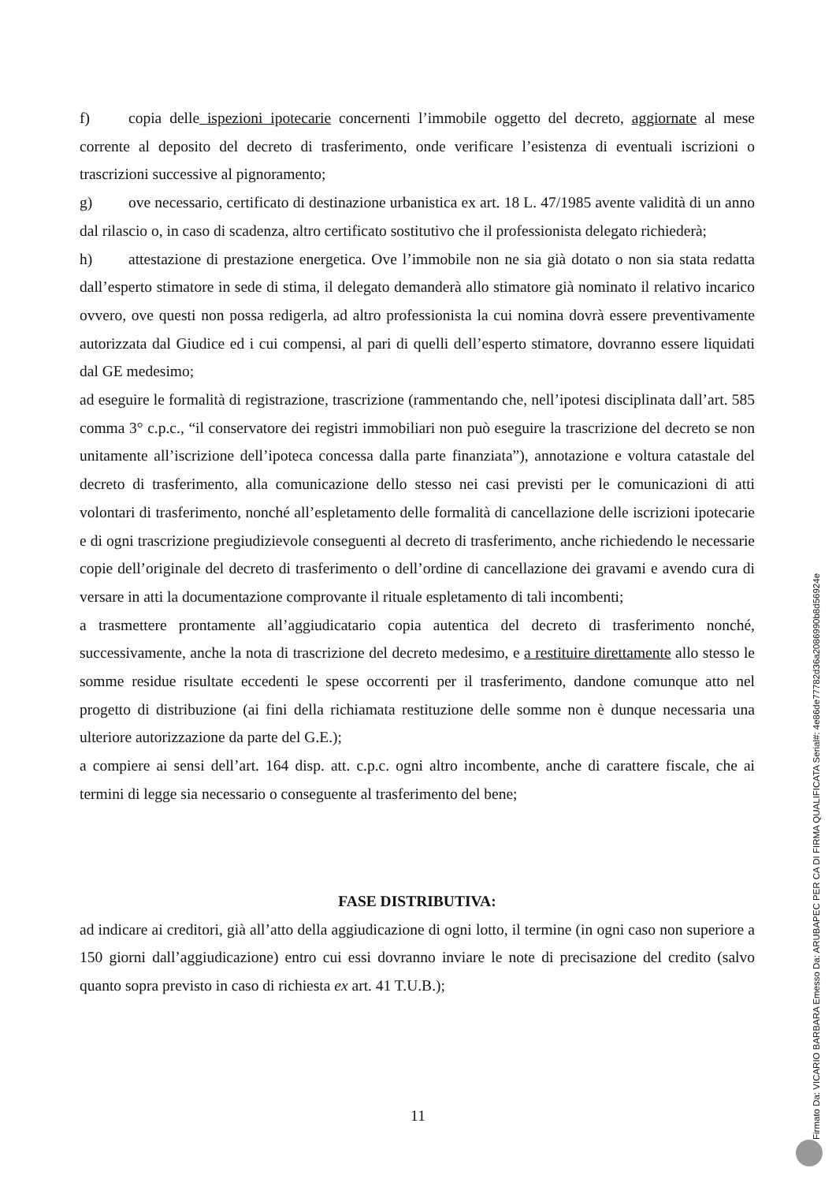f) copia delle ispezioni ipotecarie concernenti l’immobile oggetto del decreto, aggiornate al mese corrente al deposito del decreto di trasferimento, onde verificare l’esistenza di eventuali iscrizioni o trascrizioni successive al pignoramento;
g) ove necessario, certificato di destinazione urbanistica ex art. 18 L. 47/1985 avente validità di un anno dal rilascio o, in caso di scadenza, altro certificato sostitutivo che il professionista delegato richiederà;
h) attestazione di prestazione energetica. Ove l’immobile non ne sia già dotato o non sia stata redatta dall’esperto stimatore in sede di stima, il delegato demanderà allo stimatore già nominato il relativo incarico ovvero, ove questi non possa redigerla, ad altro professionista la cui nomina dovrà essere preventivamente autorizzata dal Giudice ed i cui compensi, al pari di quelli dell’esperto stimatore, dovranno essere liquidati dal GE medesimo;
ad eseguire le formalità di registrazione, trascrizione (rammentando che, nell’ipotesi disciplinata dall’art. 585 comma 3° c.p.c., “il conservatore dei registri immobiliari non può eseguire la trascrizione del decreto se non unitamente all’iscrizione dell’ipoteca concessa dalla parte finanziata”), annotazione e voltura catastale del decreto di trasferimento, alla comunicazione dello stesso nei casi previsti per le comunicazioni di atti volontari di trasferimento, nonché all’espletamento delle formalità di cancellazione delle iscrizioni ipotecarie e di ogni trascrizione pregiudizievole conseguenti al decreto di trasferimento, anche richiedendo le necessarie copie dell’originale del decreto di trasferimento o dell’ordine di cancellazione dei gravami e avendo cura di versare in atti la documentazione comprovante il rituale espletamento di tali incombenti;
a trasmettere prontamente all’aggiudicatario copia autentica del decreto di trasferimento nonché, successivamente, anche la nota di trascrizione del decreto medesimo, e a restituire direttamente allo stesso le somme residue risultate eccedenti le spese occorrenti per il trasferimento, dandone comunque atto nel progetto di distribuzione (ai fini della richiamata restituzione delle somme non è dunque necessaria una ulteriore autorizzazione da parte del G.E.);
a compiere ai sensi dell’art. 164 disp. att. c.p.c. ogni altro incombente, anche di carattere fiscale, che ai termini di legge sia necessario o conseguente al trasferimento del bene;
FASE DISTRIBUTIVA:
ad indicare ai creditori, già all’atto della aggiudicazione di ogni lotto, il termine (in ogni caso non superiore a 150 giorni dall’aggiudicazione) entro cui essi dovranno inviare le note di precisazione del credito (salvo quanto sopra previsto in caso di richiesta ex art. 41 T.U.B.);
11
Firmato Da: VICARIO BARBARA Emesso Da: ARUBAPEC PER CA DI FIRMA QUALIFICATA Serial#: 4e86de77782d36a2086990b8d56924e